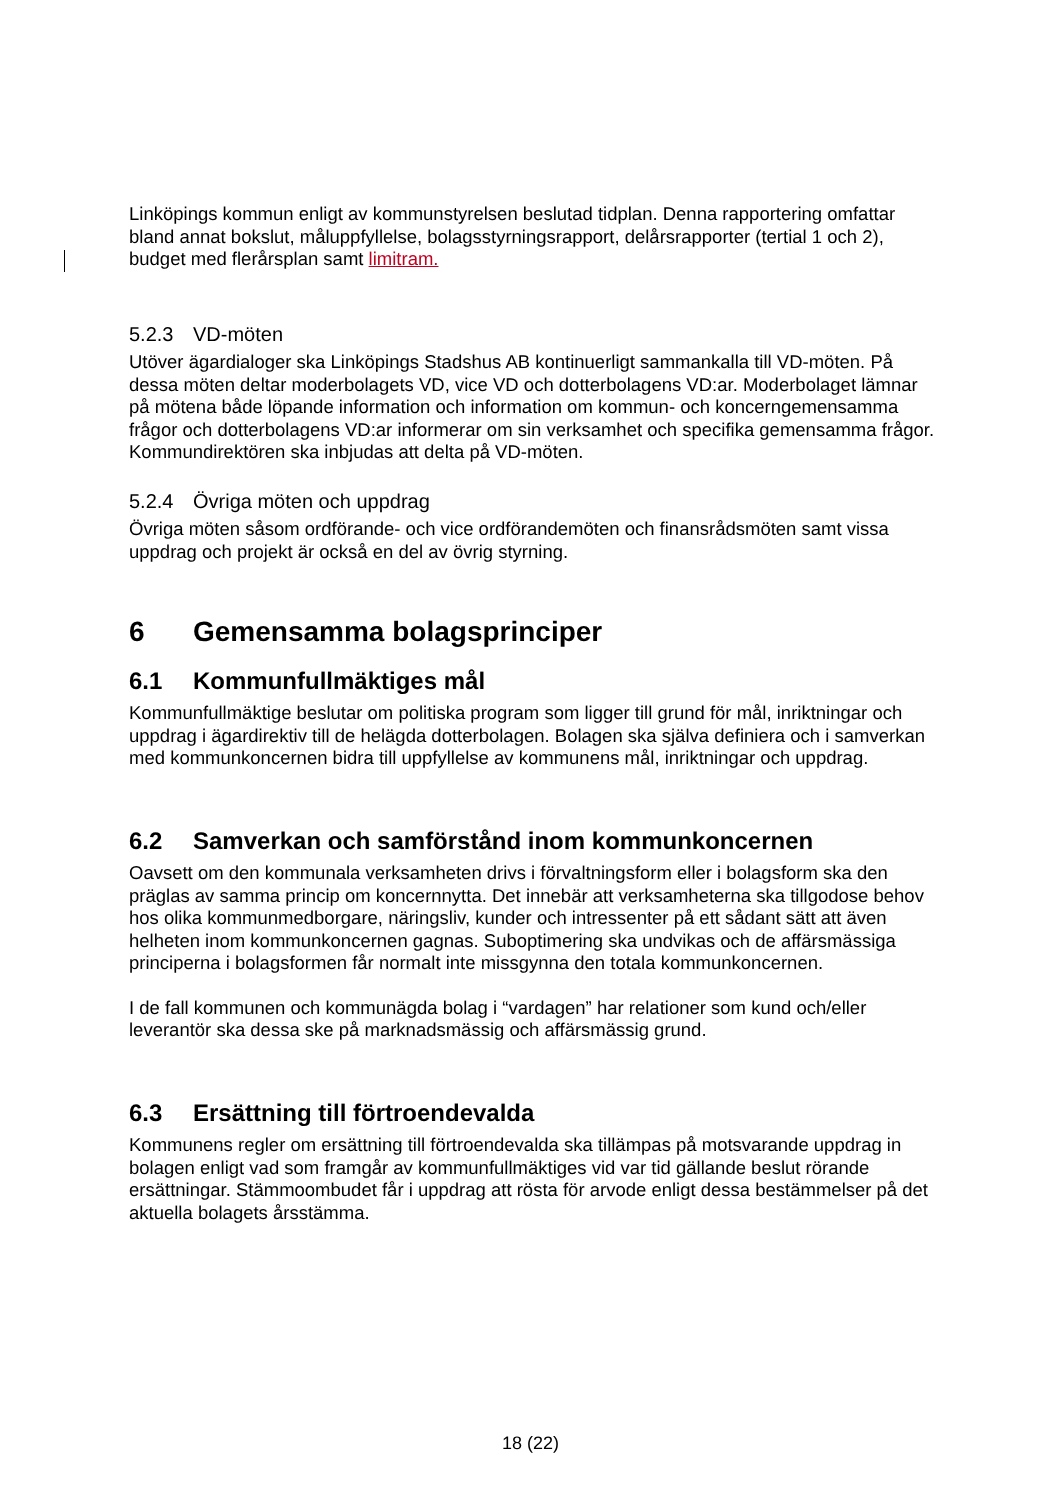Linköpings kommun enligt av kommunstyrelsen beslutad tidplan. Denna rapportering omfattar bland annat bokslut, måluppfyllelse, bolagsstyrningsrapport, delårsrapporter (tertial 1 och 2), budget med flerårsplan samt limitram.
5.2.3 VD-möten
Utöver ägardialoger ska Linköpings Stadshus AB kontinuerligt sammankalla till VD-möten. På dessa möten deltar moderbolagets VD, vice VD och dotterbolagens VD:ar. Moderbolaget lämnar på mötena både löpande information och information om kommun- och koncerngemensamma frågor och dotterbolagens VD:ar informerar om sin verksamhet och specifika gemensamma frågor. Kommundirektören ska inbjudas att delta på VD-möten.
5.2.4 Övriga möten och uppdrag
Övriga möten såsom ordförande- och vice ordförandemöten och finansrådsmöten samt vissa uppdrag och projekt är också en del av övrig styrning.
6 Gemensamma bolagsprinciper
6.1 Kommunfullmäktiges mål
Kommunfullmäktige beslutar om politiska program som ligger till grund för mål, inriktningar och uppdrag i ägardirektiv till de helägda dotterbolagen. Bolagen ska själva definiera och i samverkan med kommunkoncernen bidra till uppfyllelse av kommunens mål, inriktningar och uppdrag.
6.2 Samverkan och samförstånd inom kommunkoncernen
Oavsett om den kommunala verksamheten drivs i förvaltningsform eller i bolagsform ska den präglas av samma princip om koncernnytta. Det innebär att verksamheterna ska tillgodose behov hos olika kommunmedborgare, näringsliv, kunder och intressenter på ett sådant sätt att även helheten inom kommunkoncernen gagnas. Suboptimering ska undvikas och de affärsmässiga principerna i bolagsformen får normalt inte missgynna den totala kommunkoncernen.
I de fall kommunen och kommunägda bolag i “vardagen” har relationer som kund och/eller leverantör ska dessa ske på marknadsmässig och affärsmässig grund.
6.3 Ersättning till förtroendevalda
Kommunens regler om ersättning till förtroendevalda ska tillämpas på motsvarande uppdrag in bolagen enligt vad som framgår av kommunfullmäktiges vid var tid gällande beslut rörande ersättningar. Stämmoombudet får i uppdrag att rösta för arvode enligt dessa bestämmelser på det aktuella bolagets årsstämma.
18 (22)